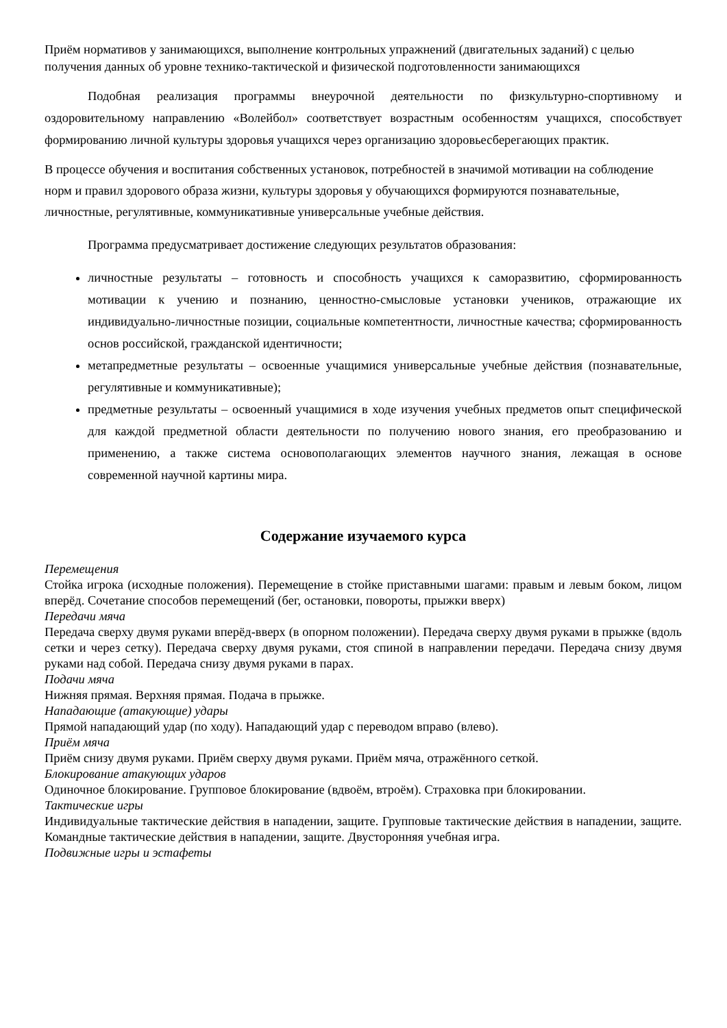Приём нормативов у занимающихся, выполнение контрольных упражнений (двигательных заданий) с целью получения данных об уровне технико-тактической и физической подготовленности занимающихся
Подобная реализация программы внеурочной деятельности по физкультурно-спортивному и оздоровительному направлению «Волейбол» соответствует возрастным особенностям учащихся, способствует формированию личной культуры здоровья учащихся через организацию здоровьесберегающих практик.
В процессе обучения и воспитания собственных установок, потребностей в значимой мотивации на соблюдение норм и правил здорового образа жизни, культуры здоровья у обучающихся формируются познавательные, личностные, регулятивные, коммуникативные универсальные учебные действия.
Программа предусматривает достижение следующих результатов образования:
личностные результаты – готовность и способность учащихся к саморазвитию, сформированность мотивации к учению и познанию, ценностно-смысловые установки учеников, отражающие их индивидуально-личностные позиции, социальные компетентности, личностные качества; сформированность основ российской, гражданской идентичности;
метапредметные результаты – освоенные учащимися универсальные учебные действия (познавательные, регулятивные и коммуникативные);
предметные результаты – освоенный учащимися в ходе изучения учебных предметов опыт специфической для каждой предметной области деятельности по получению нового знания, его преобразованию и применению, а также система основополагающих элементов научного знания, лежащая в основе современной научной картины мира.
Содержание изучаемого курса
Перемещения
Стойка игрока (исходные положения). Перемещение в стойке приставными шагами: правым и левым боком, лицом вперёд. Сочетание способов перемещений (бег, остановки, повороты, прыжки вверх)
Передачи мяча
Передача сверху двумя руками вперёд-вверх (в опорном положении). Передача сверху двумя руками в прыжке (вдоль сетки и через сетку). Передача сверху двумя руками, стоя спиной в направлении передачи. Передача снизу двумя руками над собой. Передача снизу двумя руками в парах.
Подачи мяча
Нижняя прямая. Верхняя прямая. Подача в прыжке.
Нападающие (атакующие) удары
Прямой нападающий удар (по ходу). Нападающий удар с переводом вправо (влево).
Приём мяча
Приём снизу двумя руками. Приём сверху двумя руками. Приём мяча, отражённого сеткой.
Блокирование атакующих ударов
Одиночное блокирование. Групповое блокирование (вдвоём, втроём). Страховка при блокировании.
Тактические игры
Индивидуальные тактические действия в нападении, защите. Групповые тактические действия в нападении, защите. Командные тактические действия в нападении, защите. Двусторонняя учебная игра.
Подвижные игры и эстафеты